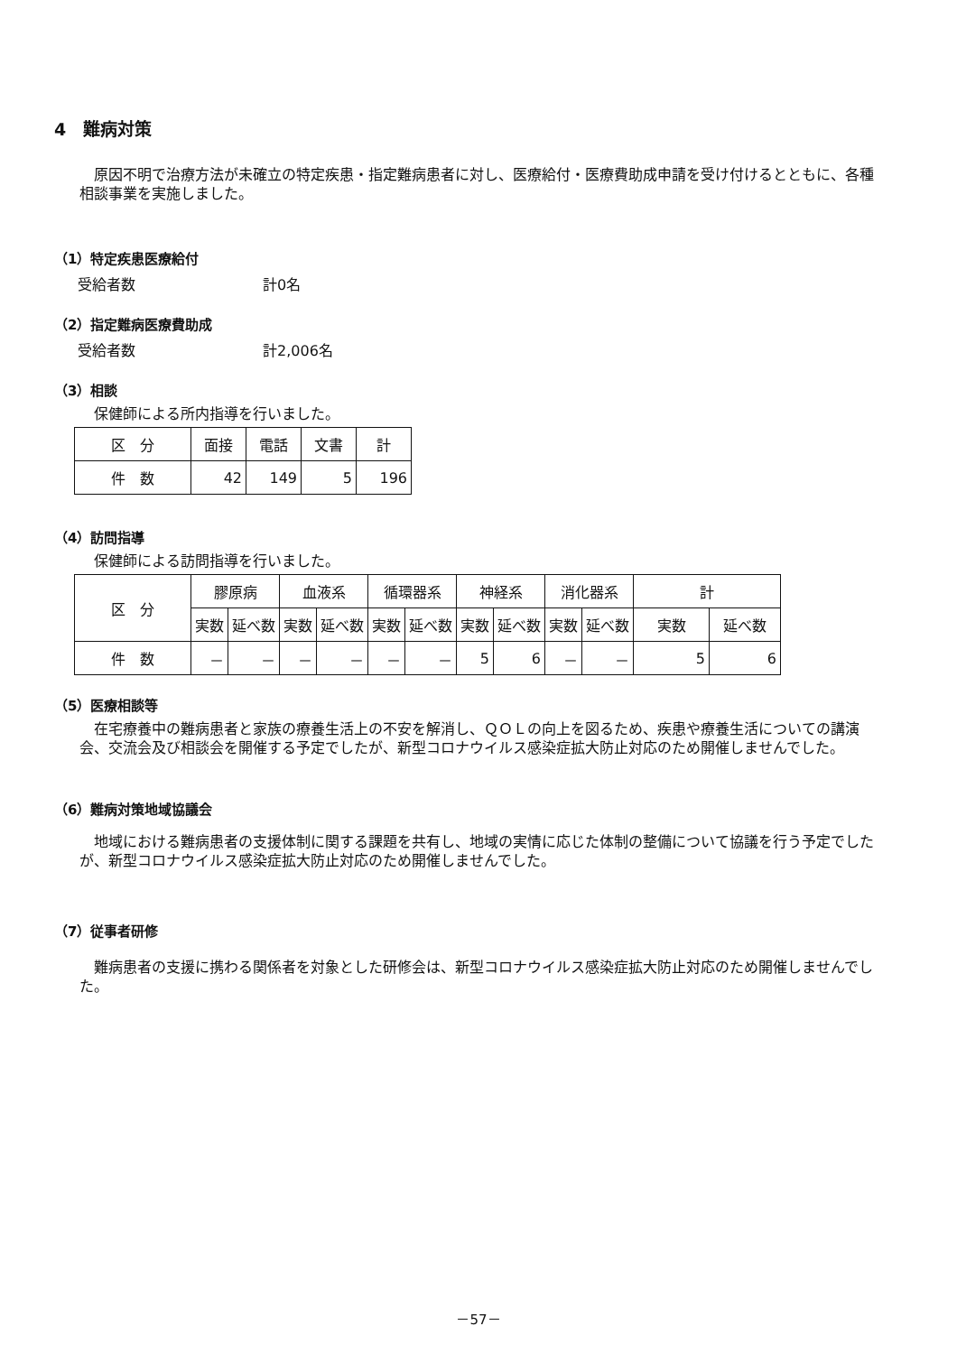4　難病対策
原因不明で治療方法が未確立の特定疾患・指定難病患者に対し、医療給付・医療費助成申請を受け付けるとともに、各種相談事業を実施しました。
（1）特定疾患医療給付
受給者数 計0名
（2）指定難病医療費助成
受給者数 計2,006名
（3）相談
保健師による所内指導を行いました。
| 区 分 | 面接 | 電話 | 文書 | 計 |
| --- | --- | --- | --- | --- |
| 件 数 | 42 | 149 | 5 | 196 |
（4）訪問指導
保健師による訪問指導を行いました。
| 区 分 | 膠原病 | | 血液系 | | 循環器系 | | 神経系 | | 消化器系 | | 計 | |
| --- | --- | --- | --- | --- | --- | --- | --- | --- | --- | --- | --- | --- |
| | 実数 | 延べ数 | 実数 | 延べ数 | 実数 | 延べ数 | 実数 | 延べ数 | 実数 | 延べ数 | 実数 | 延べ数 |
| 件 数 | － | － | － | － | － | － | 5 | 6 | － | － | 5 | 6 |
（5）医療相談等
在宅療養中の難病患者と家族の療養生活上の不安を解消し、ＱＯＬの向上を図るため、疾患や療養生活についての講演会、交流会及び相談会を開催する予定でしたが、新型コロナウイルス感染症拡大防止対応のため開催しませんでした。
（6）難病対策地域協議会
地域における難病患者の支援体制に関する課題を共有し、地域の実情に応じた体制の整備について協議を行う予定でしたが、新型コロナウイルス感染症拡大防止対応のため開催しませんでした。
（7）従事者研修
難病患者の支援に携わる関係者を対象とした研修会は、新型コロナウイルス感染症拡大防止対応のため開催しませんでした。
－57－